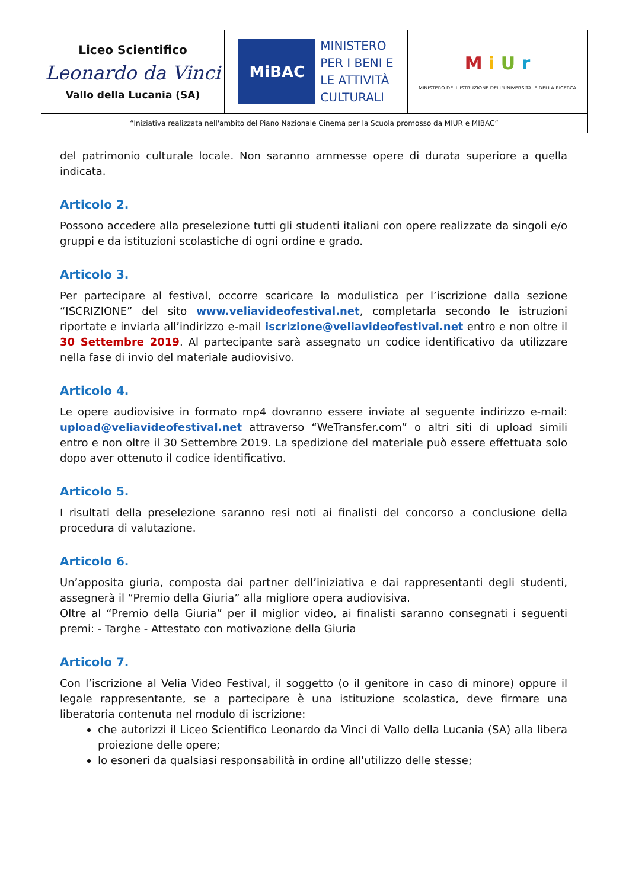| Liceo Scientifico Leonardo da Vinci Vallo della Lucania (SA) | MiBAC MINISTERO PER I BENI E LE ATTIVITÀ CULTURALI | M i U r MINISTERO DELL'ISTRUZIONE DELL'UNIVERSITA' E DELLA RICERCA |
| “Iniziativa realizzata nell'ambito del Piano Nazionale Cinema per la Scuola promosso da MIUR e MIBAC” | | |
del patrimonio culturale locale. Non saranno ammesse opere di durata superiore a quella indicata.
Articolo 2.
Possono accedere alla preselezione tutti gli studenti italiani con opere realizzate da singoli e/o gruppi e da istituzioni scolastiche di ogni ordine e grado.
Articolo 3.
Per partecipare al festival, occorre scaricare la modulistica per l’iscrizione dalla sezione “ISCRIZIONE” del sito www.veliavideofestival.net, completarla secondo le istruzioni riportate e inviarla all’indirizzo e-mail iscrizione@veliavideofestival.net entro e non oltre il 30 Settembre 2019. Al partecipante sarà assegnato un codice identificativo da utilizzare nella fase di invio del materiale audiovisivo.
Articolo 4.
Le opere audiovisive in formato mp4 dovranno essere inviate al seguente indirizzo e-mail: upload@veliavideofestival.net attraverso “WeTransfer.com” o altri siti di upload simili entro e non oltre il 30 Settembre 2019. La spedizione del materiale può essere effettuata solo dopo aver ottenuto il codice identificativo.
Articolo 5.
I risultati della preselezione saranno resi noti ai finalisti del concorso a conclusione della procedura di valutazione.
Articolo 6.
Un’apposita giuria, composta dai partner dell’iniziativa e dai rappresentanti degli studenti, assegnerà il “Premio della Giuria” alla migliore opera audiovisiva.
Oltre al “Premio della Giuria” per il miglior video, ai finalisti saranno consegnati i seguenti premi: - Targhe - Attestato con motivazione della Giuria
Articolo 7.
Con l’iscrizione al Velia Video Festival, il soggetto (o il genitore in caso di minore) oppure il legale rappresentante, se a partecipare è una istituzione scolastica, deve firmare una liberatoria contenuta nel modulo di iscrizione:
che autorizzi il Liceo Scientifico Leonardo da Vinci di Vallo della Lucania (SA) alla libera proiezione delle opere;
lo esoneri da qualsiasi responsabilità in ordine all'utilizzo delle stesse;